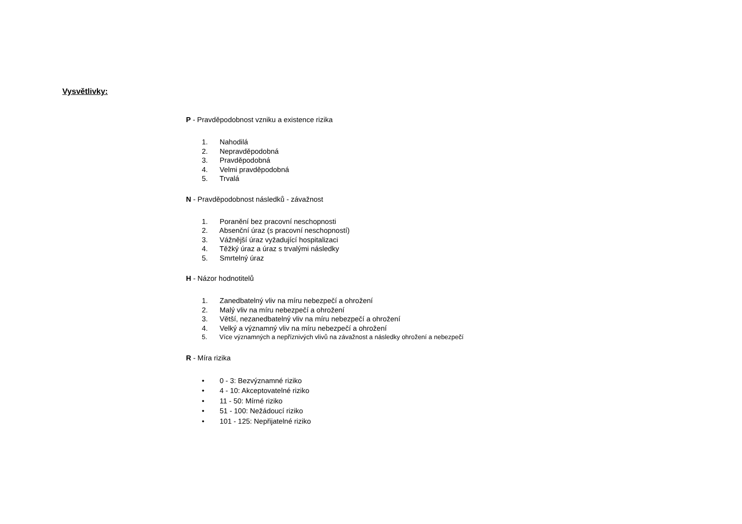Vysvětlivky:
P - Pravděpodobnost vzniku a existence rizika
1. Nahodilá
2. Nepravděpodobná
3. Pravděpodobná
4. Velmi pravděpodobná
5. Trvalá
N - Pravděpodobnost následků - závažnost
1. Poranění bez pracovní neschopnosti
2. Absenční úraz (s pracovní neschopností)
3. Vážnější úraz vyžadující hospitalizaci
4. Těžký úraz a úraz s trvalými následky
5. Smrtelný úraz
H - Názor hodnotitelů
1. Zanedbatelný vliv na míru nebezpečí a ohrožení
2. Malý vliv na míru nebezpečí a ohrožení
3. Větší, nezanedbatelný vliv na míru nebezpečí a ohrožení
4. Velký a významný vliv na míru nebezpečí a ohrožení
5. Více významných a nepříznivých vlivů na závažnost a následky ohrožení a nebezpečí
R - Míra rizika
• 0 - 3: Bezvýznamné riziko
• 4 - 10: Akceptovatelné riziko
• 11 - 50: Mírné riziko
• 51 - 100: Nežádoucí riziko
• 101 - 125: Nepřijatelné riziko